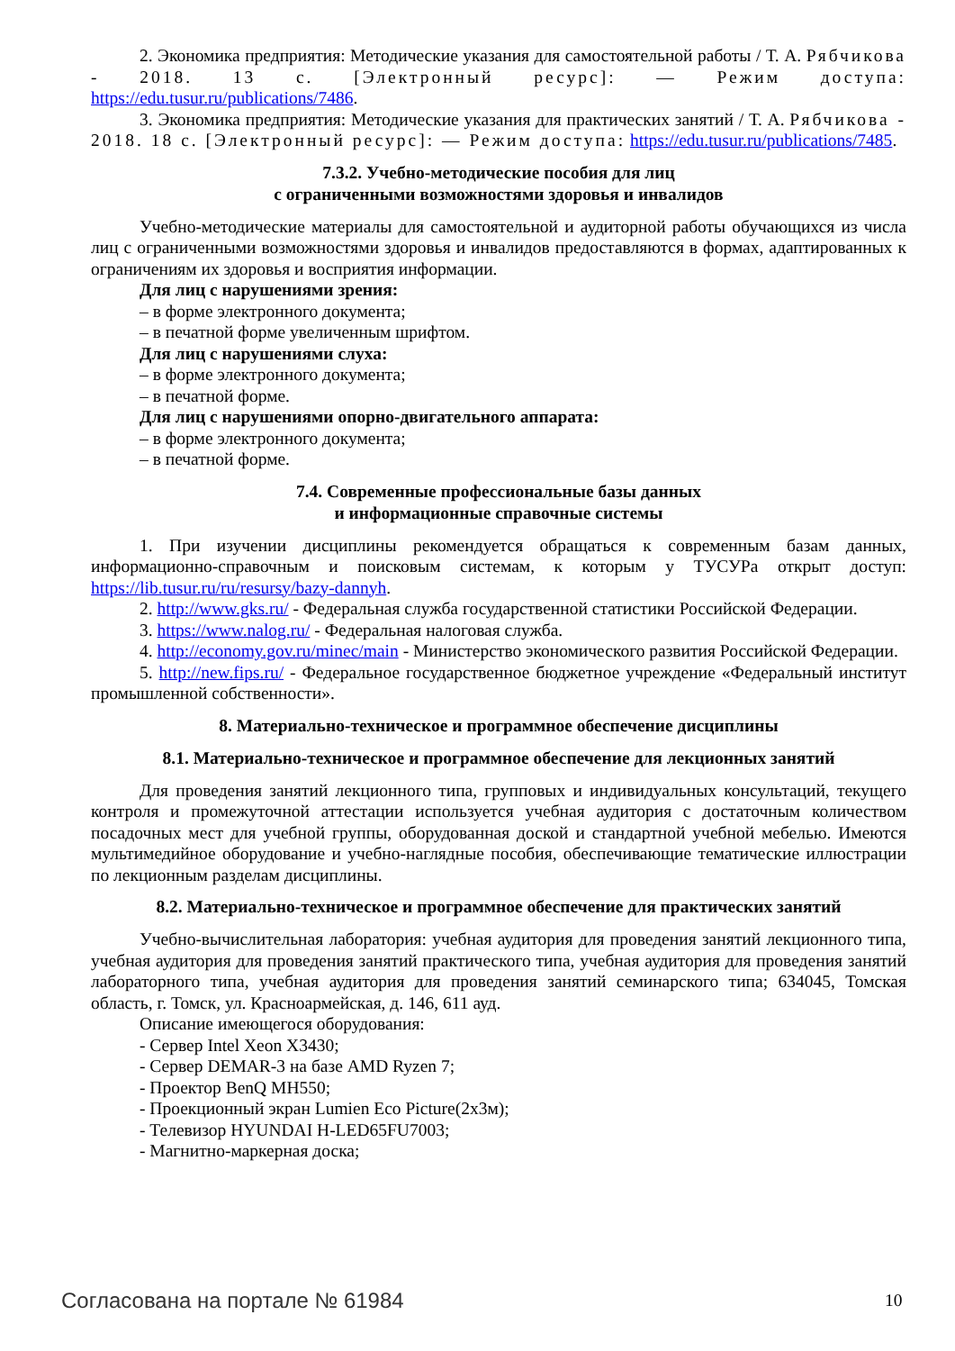2. Экономика предприятия: Методические указания для самостоятельной работы / Т. А. Рябчикова - 2018. 13 с. [Электронный ресурс]: — Режим доступа: https://edu.tusur.ru/publications/7486.
3. Экономика предприятия: Методические указания для практических занятий / Т. А. Рябчикова - 2018. 18 с. [Электронный ресурс]: — Режим доступа: https://edu.tusur.ru/publications/7485.
7.3.2. Учебно-методические пособия для лиц
с ограниченными возможностями здоровья и инвалидов
Учебно-методические материалы для самостоятельной и аудиторной работы обучающихся из числа лиц с ограниченными возможностями здоровья и инвалидов предоставляются в формах, адаптированных к ограничениям их здоровья и восприятия информации.
Для лиц с нарушениями зрения:
– в форме электронного документа;
– в печатной форме увеличенным шрифтом.
Для лиц с нарушениями слуха:
– в форме электронного документа;
– в печатной форме.
Для лиц с нарушениями опорно-двигательного аппарата:
– в форме электронного документа;
– в печатной форме.
7.4. Современные профессиональные базы данных
и информационные справочные системы
1. При изучении дисциплины рекомендуется обращаться к современным базам данных, информационно-справочным и поисковым системам, к которым у ТУСУРа открыт доступ: https://lib.tusur.ru/ru/resursy/bazy-dannyh.
2. http://www.gks.ru/ - Федеральная служба государственной статистики Российской Федерации.
3. https://www.nalog.ru/ - Федеральная налоговая служба.
4. http://economy.gov.ru/minec/main - Министерство экономического развития Российской Федерации.
5. http://new.fips.ru/ - Федеральное государственное бюджетное учреждение «Федеральный институт промышленной собственности».
8. Материально-техническое и программное обеспечение дисциплины
8.1. Материально-техническое и программное обеспечение для лекционных занятий
Для проведения занятий лекционного типа, групповых и индивидуальных консультаций, текущего контроля и промежуточной аттестации используется учебная аудитория с достаточным количеством посадочных мест для учебной группы, оборудованная доской и стандартной учебной мебелью. Имеются мультимедийное оборудование и учебно-наглядные пособия, обеспечивающие тематические иллюстрации по лекционным разделам дисциплины.
8.2. Материально-техническое и программное обеспечение для практических занятий
Учебно-вычислительная лаборатория: учебная аудитория для проведения занятий лекционного типа, учебная аудитория для проведения занятий практического типа, учебная аудитория для проведения занятий лабораторного типа, учебная аудитория для проведения занятий семинарского типа; 634045, Томская область, г. Томск, ул. Красноармейская, д. 146, 611 ауд.
Описание имеющегося оборудования:
- Сервер Intel Xeon X3430;
- Сервер DEMAR-3 на базе AMD Ryzen 7;
- Проектор BenQ MH550;
- Проекционный экран Lumien Eco Picture(2x3м);
- Телевизор HYUNDAI H-LED65FU7003;
- Магнитно-маркерная доска;
Согласована на портале № 61984 10